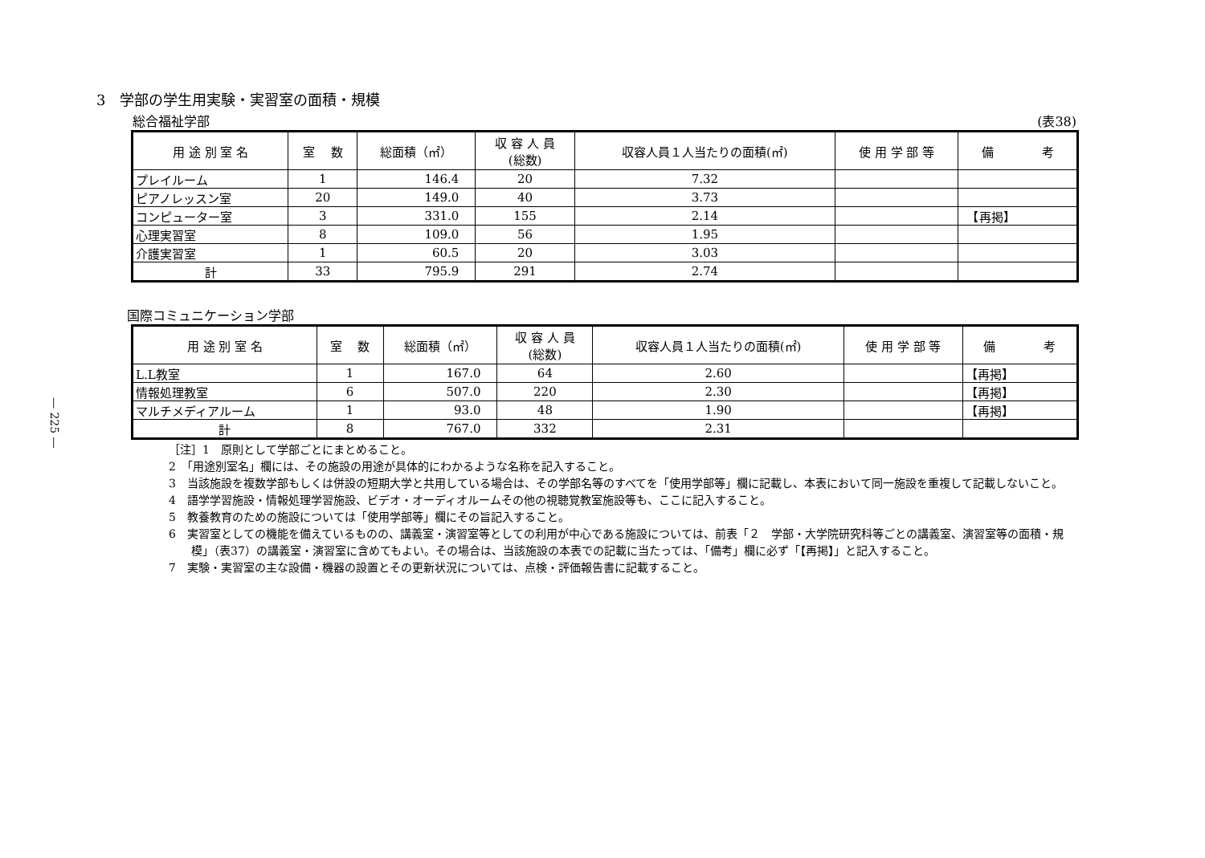— 225 —
3　学部の学生用実験・実習室の面積・規模
総合福祉学部 (表38)
| 用 途 別 室 名 | 室 数 | 総面積（㎡） | 収 容 人 員 (総数) | 収容人員１人当たりの面積(㎡) | 使 用 学 部 等 | 備 考 |
| --- | --- | --- | --- | --- | --- | --- |
| プレイルーム | 1 | 146.4 | 20 | 7.32 | | |
| ピアノレッスン室 | 20 | 149.0 | 40 | 3.73 | | |
| コンピューター室 | 3 | 331.0 | 155 | 2.14 | | 【再掲】 |
| 心理実習室 | 8 | 109.0 | 56 | 1.95 | | |
| 介護実習室 | 1 | 60.5 | 20 | 3.03 | | |
| 計 | 33 | 795.9 | 291 | 2.74 | | |
国際コミュニケーション学部
| 用 途 別 室 名 | 室 数 | 総面積（㎡） | 収 容 人 員 (総数) | 収容人員１人当たりの面積(㎡) | 使 用 学 部 等 | 備 考 |
| --- | --- | --- | --- | --- | --- | --- |
| L.L教室 | 1 | 167.0 | 64 | 2.60 | | 【再掲】 |
| 情報処理教室 | 6 | 507.0 | 220 | 2.30 | | 【再掲】 |
| マルチメディアルーム | 1 | 93.0 | 48 | 1.90 | | 【再掲】 |
| 計 | 8 | 767.0 | 332 | 2.31 | | |
［注］1　原則として学部ごとにまとめること。
2　「用途別室名」欄には、その施設の用途が具体的にわかるような名称を記入すること。
3　当該施設を複数学部もしくは併設の短期大学と共用している場合は、その学部名等のすべてを「使用学部等」欄に記載し、本表において同一施設を重複して記載しないこと。
4　語学学習施設・情報処理学習施設、ビデオ・オーディオルームその他の視聴覚教室施設等も、ここに記入すること。
5　教養教育のための施設については「使用学部等」欄にその旨記入すること。
6　実習室としての機能を備えているものの、講義室・演習室等としての利用が中心である施設については、前表「２　学部・大学院研究科等ごとの講義室、演習室等の面積・規模」（表37）の講義室・演習室に含めてもよい。その場合は、当該施設の本表での記載に当たっては、「備考」欄に必ず「【再掲】」と記入すること。
7　実験・実習室の主な設備・機器の設置とその更新状況については、点検・評価報告書に記載すること。